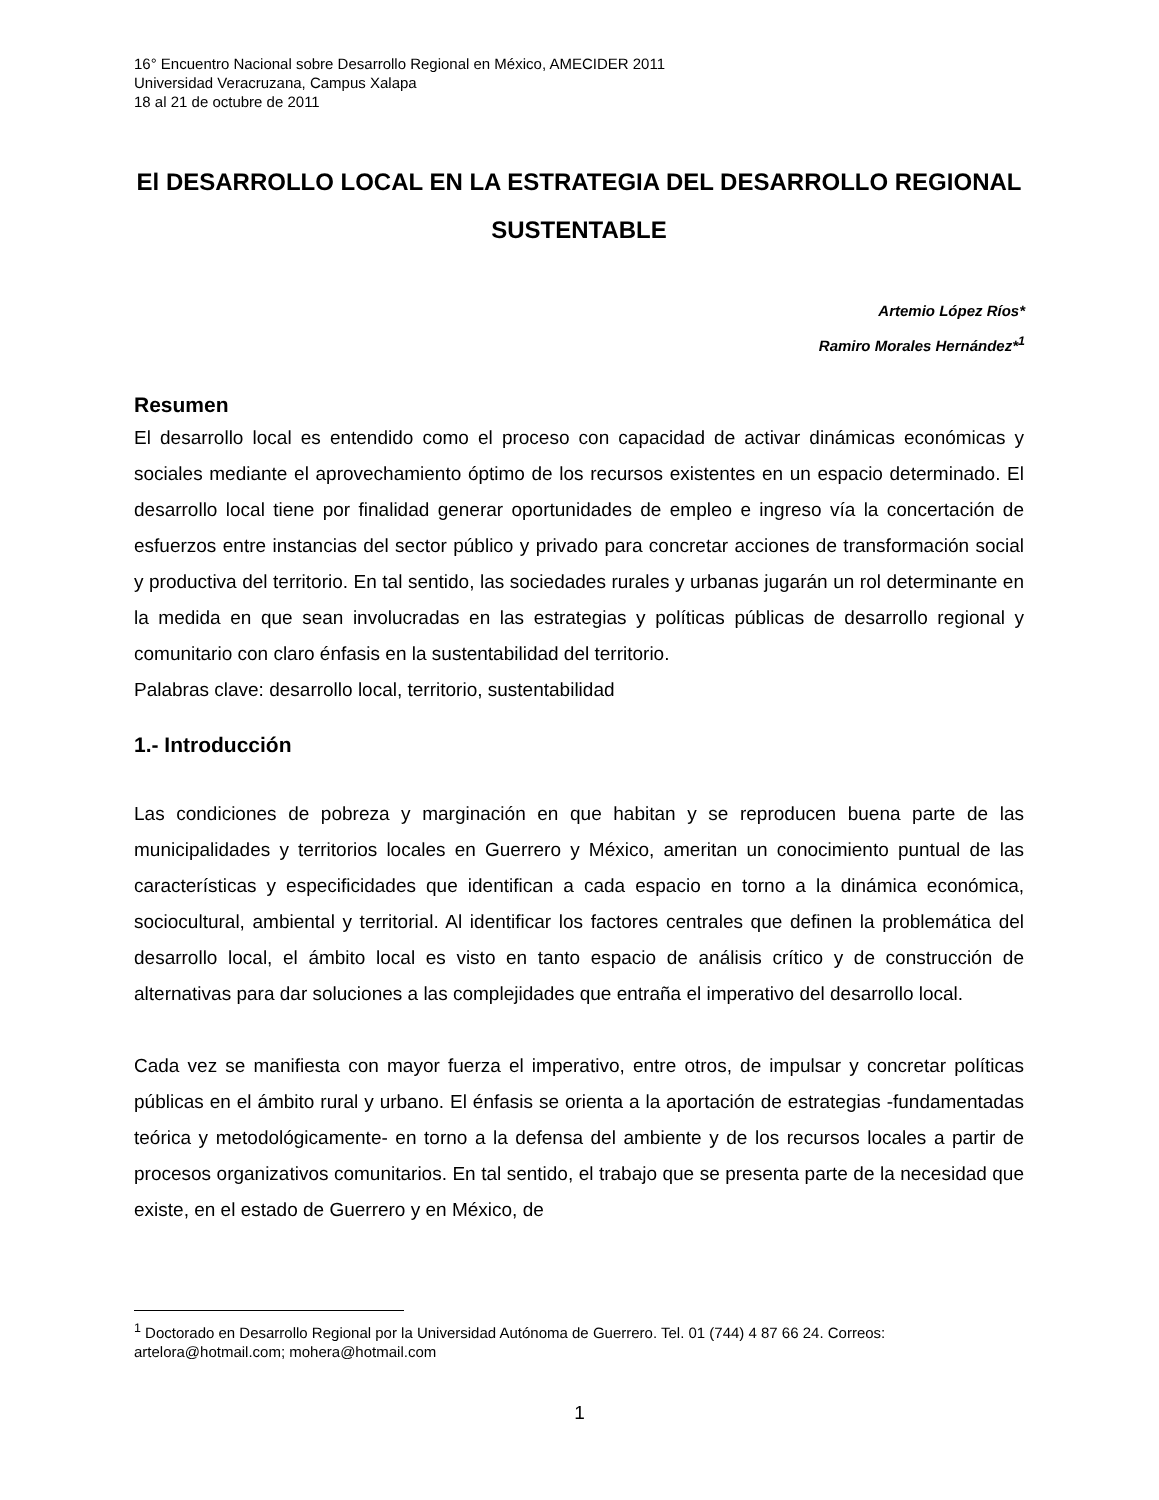16° Encuentro Nacional sobre Desarrollo Regional en México, AMECIDER 2011
Universidad Veracruzana, Campus Xalapa
18 al 21 de octubre de 2011
El DESARROLLO LOCAL EN LA ESTRATEGIA DEL DESARROLLO REGIONAL SUSTENTABLE
Artemio López Ríos*
Ramiro Morales Hernández*<sup>1</sup>
Resumen
El desarrollo local es entendido como el proceso con capacidad de activar dinámicas económicas y sociales mediante el aprovechamiento óptimo de los recursos existentes en un espacio determinado. El desarrollo local tiene por finalidad generar oportunidades de empleo e ingreso vía la concertación de esfuerzos entre instancias del sector público y privado para concretar acciones de transformación social y productiva del territorio. En tal sentido, las sociedades rurales y urbanas jugarán un rol determinante en la medida en que sean involucradas en las estrategias y políticas públicas de desarrollo regional y comunitario con claro énfasis en la sustentabilidad del territorio.
Palabras clave: desarrollo local, territorio, sustentabilidad
1.- Introducción
Las condiciones de pobreza y marginación en que habitan y se reproducen buena parte de las municipalidades y territorios locales en Guerrero y México, ameritan un conocimiento puntual de las características y especificidades que identifican a cada espacio en torno a la dinámica económica, sociocultural, ambiental y territorial. Al identificar los factores centrales que definen la problemática del desarrollo local, el ámbito local es visto en tanto espacio de análisis crítico y de construcción de alternativas para dar soluciones a las complejidades que entraña el imperativo del desarrollo local.
Cada vez se manifiesta con mayor fuerza el imperativo, entre otros, de impulsar y concretar políticas públicas en el ámbito rural y urbano. El énfasis se orienta a la aportación de estrategias -fundamentadas teórica y metodológicamente- en torno a la defensa del ambiente y de los recursos locales a partir de procesos organizativos comunitarios. En tal sentido, el trabajo que se presenta parte de la necesidad que existe, en el estado de Guerrero y en México, de
<sup>1</sup> Doctorado en Desarrollo Regional por la Universidad Autónoma de Guerrero. Tel. 01 (744) 4 87 66 24. Correos: artelora@hotmail.com; mohera@hotmail.com
1